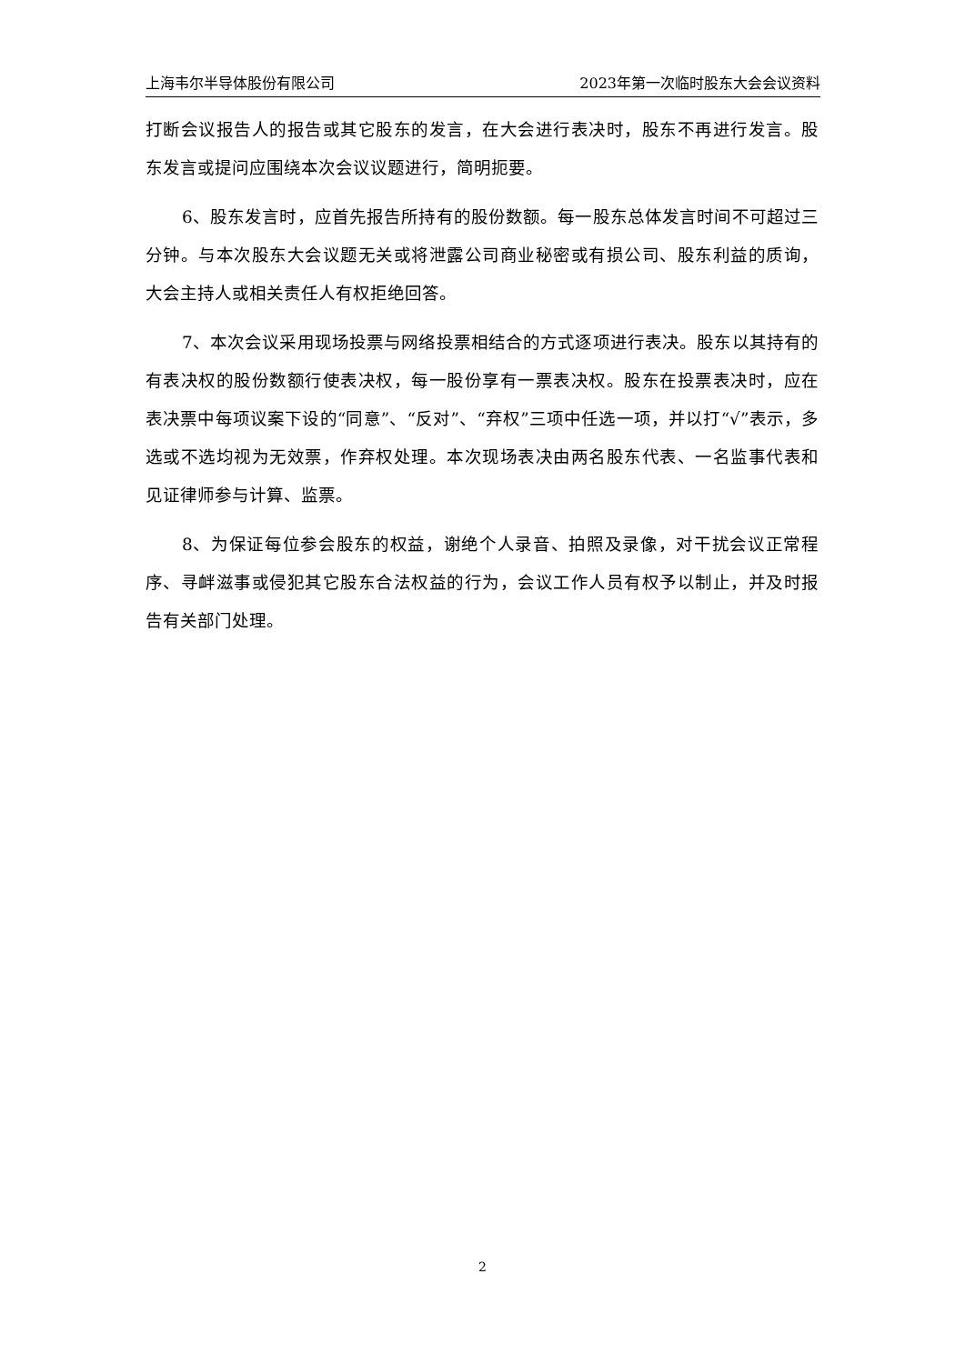上海韦尔半导体股份有限公司 2023年第一次临时股东大会会议资料
打断会议报告人的报告或其它股东的发言，在大会进行表决时，股东不再进行发言。股东发言或提问应围绕本次会议议题进行，简明扼要。
6、股东发言时，应首先报告所持有的股份数额。每一股东总体发言时间不可超过三分钟。与本次股东大会议题无关或将泄露公司商业秘密或有损公司、股东利益的质询，大会主持人或相关责任人有权拒绝回答。
7、本次会议采用现场投票与网络投票相结合的方式逐项进行表决。股东以其持有的有表决权的股份数额行使表决权，每一股份享有一票表决权。股东在投票表决时，应在表决票中每项议案下设的“同意”、“反对”、“弃权”三项中任选一项，并以打“√”表示，多选或不选均视为无效票，作弃权处理。本次现场表决由两名股东代表、一名监事代表和见证律师参与计算、监票。
8、为保证每位参会股东的权益，谢绝个人录音、拍照及录像，对干扰会议正常程序、寻衅滋事或侵犯其它股东合法权益的行为，会议工作人员有权予以制止，并及时报告有关部门处理。
2